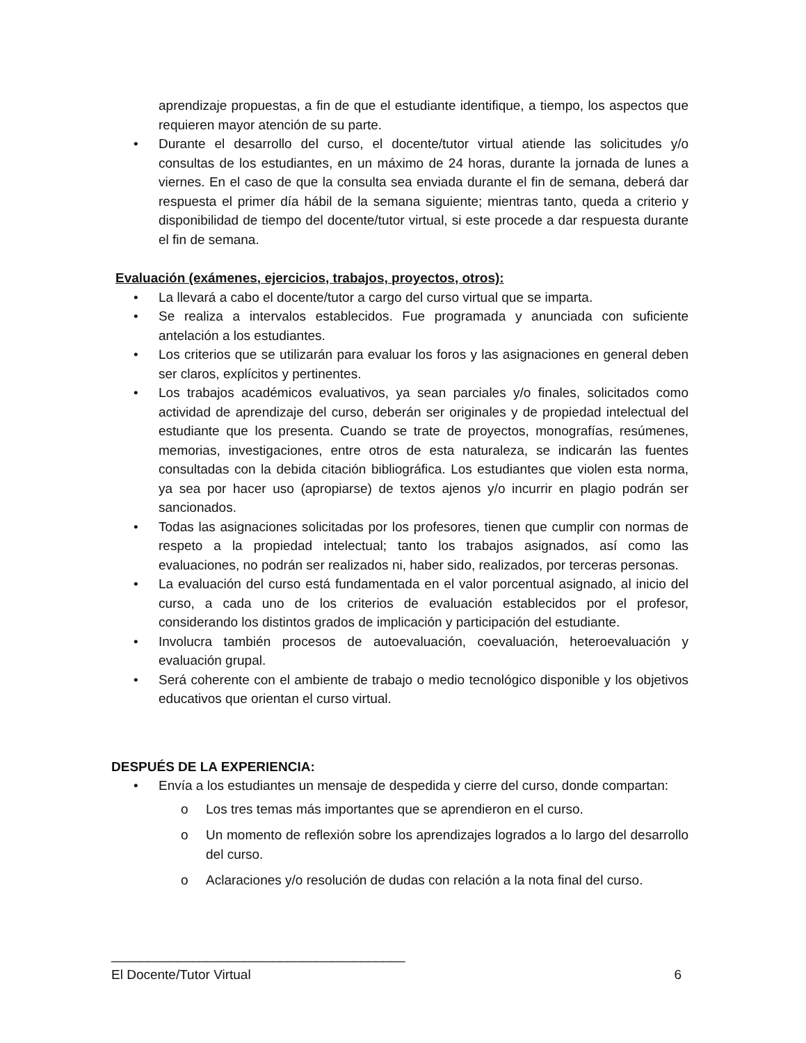aprendizaje propuestas, a fin de que el estudiante identifique, a tiempo, los aspectos que requieren mayor atención de su parte.
• Durante el desarrollo del curso, el docente/tutor virtual atiende las solicitudes y/o consultas de los estudiantes, en un máximo de 24 horas, durante la jornada de lunes a viernes. En el caso de que la consulta sea enviada durante el fin de semana, deberá dar respuesta el primer día hábil de la semana siguiente; mientras tanto, queda a criterio y disponibilidad de tiempo del docente/tutor virtual, si este procede a dar respuesta durante el fin de semana.
Evaluación (exámenes, ejercicios, trabajos, proyectos, otros):
• La llevará a cabo el docente/tutor a cargo del curso virtual que se imparta.
• Se realiza a intervalos establecidos. Fue programada y anunciada con suficiente antelación a los estudiantes.
• Los criterios que se utilizarán para evaluar los foros y las asignaciones en general deben ser claros, explícitos y pertinentes.
• Los trabajos académicos evaluativos, ya sean parciales y/o finales, solicitados como actividad de aprendizaje del curso, deberán ser originales y de propiedad intelectual del estudiante que los presenta. Cuando se trate de proyectos, monografías, resúmenes, memorias, investigaciones, entre otros de esta naturaleza, se indicarán las fuentes consultadas con la debida citación bibliográfica. Los estudiantes que violen esta norma, ya sea por hacer uso (apropiarse) de textos ajenos y/o incurrir en plagio podrán ser sancionados.
• Todas las asignaciones solicitadas por los profesores, tienen que cumplir con normas de respeto a la propiedad intelectual; tanto los trabajos asignados, así como las evaluaciones, no podrán ser realizados ni, haber sido, realizados, por terceras personas.
• La evaluación del curso está fundamentada en el valor porcentual asignado, al inicio del curso, a cada uno de los criterios de evaluación establecidos por el profesor, considerando los distintos grados de implicación y participación del estudiante.
• Involucra también procesos de autoevaluación, coevaluación, heteroevaluación y evaluación grupal.
• Será coherente con el ambiente de trabajo o medio tecnológico disponible y los objetivos educativos que orientan el curso virtual.
DESPUÉS DE LA EXPERIENCIA:
• Envía a los estudiantes un mensaje de despedida y cierre del curso, donde compartan:
o Los tres temas más importantes que se aprendieron en el curso.
o Un momento de reflexión sobre los aprendizajes logrados a lo largo del desarrollo del curso.
o Aclaraciones y/o resolución de dudas con relación a la nota final del curso.
________________________________________
El Docente/Tutor Virtual 6